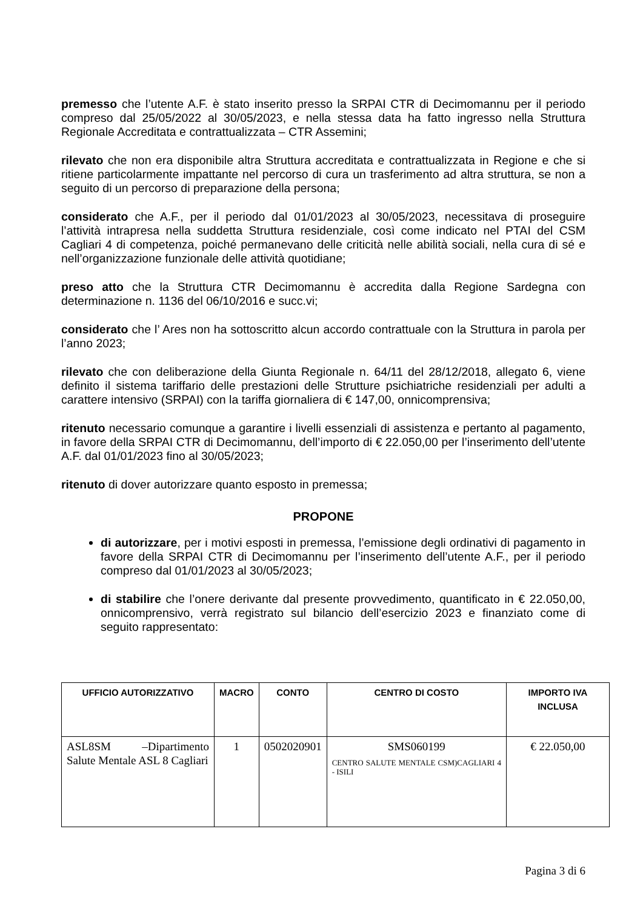premesso che l’utente A.F. è stato inserito presso la SRPAI CTR di Decimomannu per il periodo compreso dal 25/05/2022 al 30/05/2023, e nella stessa data ha fatto ingresso nella Struttura Regionale Accreditata e contrattualizzata – CTR Assemini;
rilevato che non era disponibile altra Struttura accreditata e contrattualizzata in Regione e che si ritiene particolarmente impattante nel percorso di cura un trasferimento ad altra struttura, se non a seguito di un percorso di preparazione della persona;
considerato che A.F., per il periodo dal 01/01/2023 al 30/05/2023, necessitava di proseguire l’attività intrapresa nella suddetta Struttura residenziale, così come indicato nel PTAI del CSM Cagliari 4 di competenza, poiché permanevano delle criticità nelle abilità sociali, nella cura di sé e nell’organizzazione funzionale delle attività quotidiane;
preso atto che la Struttura CTR Decimomannu è accredita dalla Regione Sardegna con determinazione n. 1136 del 06/10/2016 e succ.vi;
considerato che l’ Ares non ha sottoscritto alcun accordo contrattuale con la Struttura in parola per l’anno 2023;
rilevato che con deliberazione della Giunta Regionale n. 64/11 del 28/12/2018, allegato 6, viene definito il sistema tariffario delle prestazioni delle Strutture psichiatriche residenziali per adulti a carattere intensivo (SRPAI) con la tariffa giornaliera di € 147,00, onnicomprensiva;
ritenuto necessario comunque a garantire i livelli essenziali di assistenza e pertanto al pagamento, in favore della SRPAI CTR di Decimomannu, dell’importo di € 22.050,00 per l’inserimento dell’utente A.F. dal 01/01/2023 fino al 30/05/2023;
ritenuto di dover autorizzare quanto esposto in premessa;
PROPONE
di autorizzare, per i motivi esposti in premessa, l’emissione degli ordinativi di pagamento in favore della SRPAI CTR di Decimomannu per l’inserimento dell’utente A.F., per il periodo compreso dal 01/01/2023 al 30/05/2023;
di stabilire che l’onere derivante dal presente provvedimento, quantificato in € 22.050,00, onnicomprensivo, verrà registrato sul bilancio dell’esercizio 2023 e finanziato come di seguito rappresentato:
| UFFICIO AUTORIZZATIVO | MACRO | CONTO | CENTRO DI COSTO | IMPORTO IVA INCLUSA |
| --- | --- | --- | --- | --- |
| ASL8SM –Dipartimento Salute Mentale ASL 8 Cagliari | 1 | 0502020901 | SMS060199 CENTRO SALUTE MENTALE CSM)CAGLIARI 4 - ISILI | € 22.050,00 |
Pagina 3 di 6